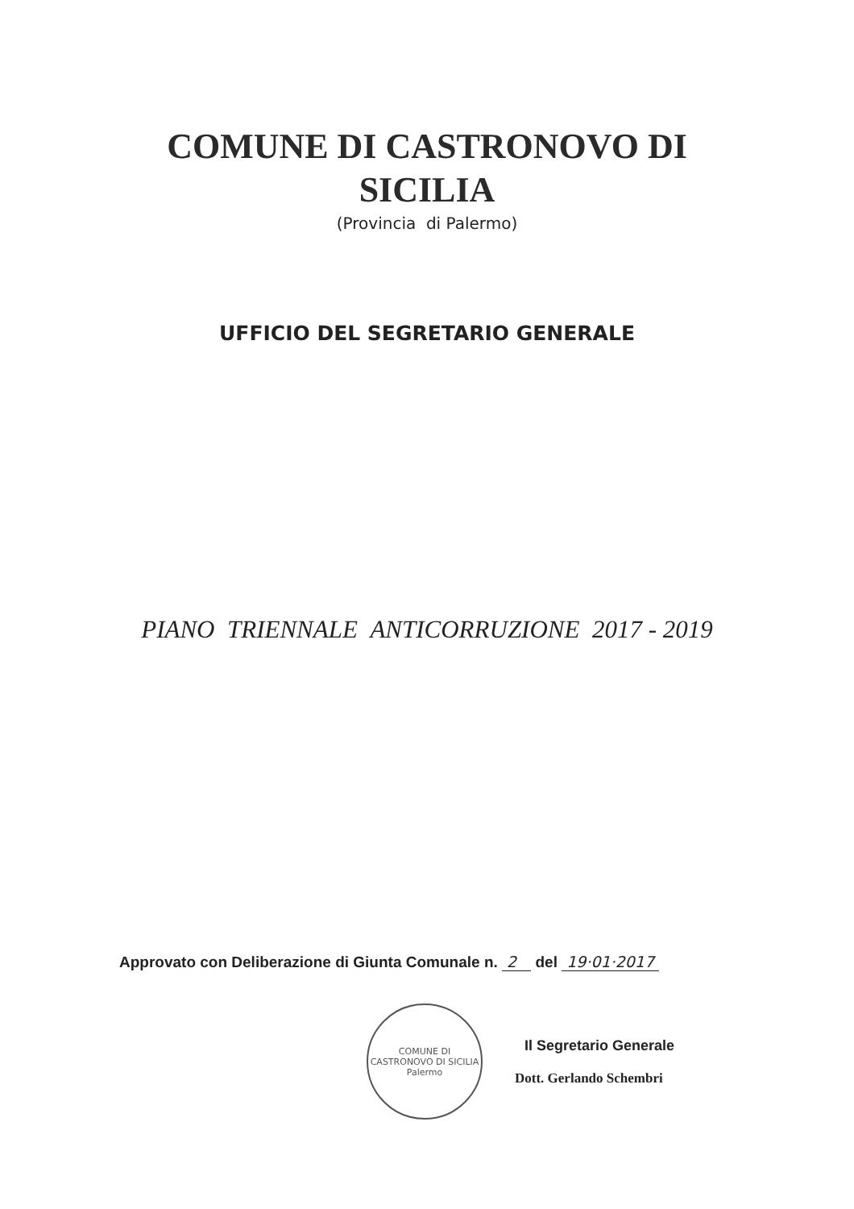COMUNE DI CASTRONOVO DI
SICILIA
(Provincia di Palermo)
UFFICIO DEL SEGRETARIO GENERALE
PIANO TRIENNALE ANTICORRUZIONE 2017 - 2019
Approvato con Deliberazione di Giunta Comunale n. 2 del 19·01·2017
COMUNE DI CASTRONOVO DI SICILIA
Palermo
Il Segretario Generale
Dott. Gerlando Schembri